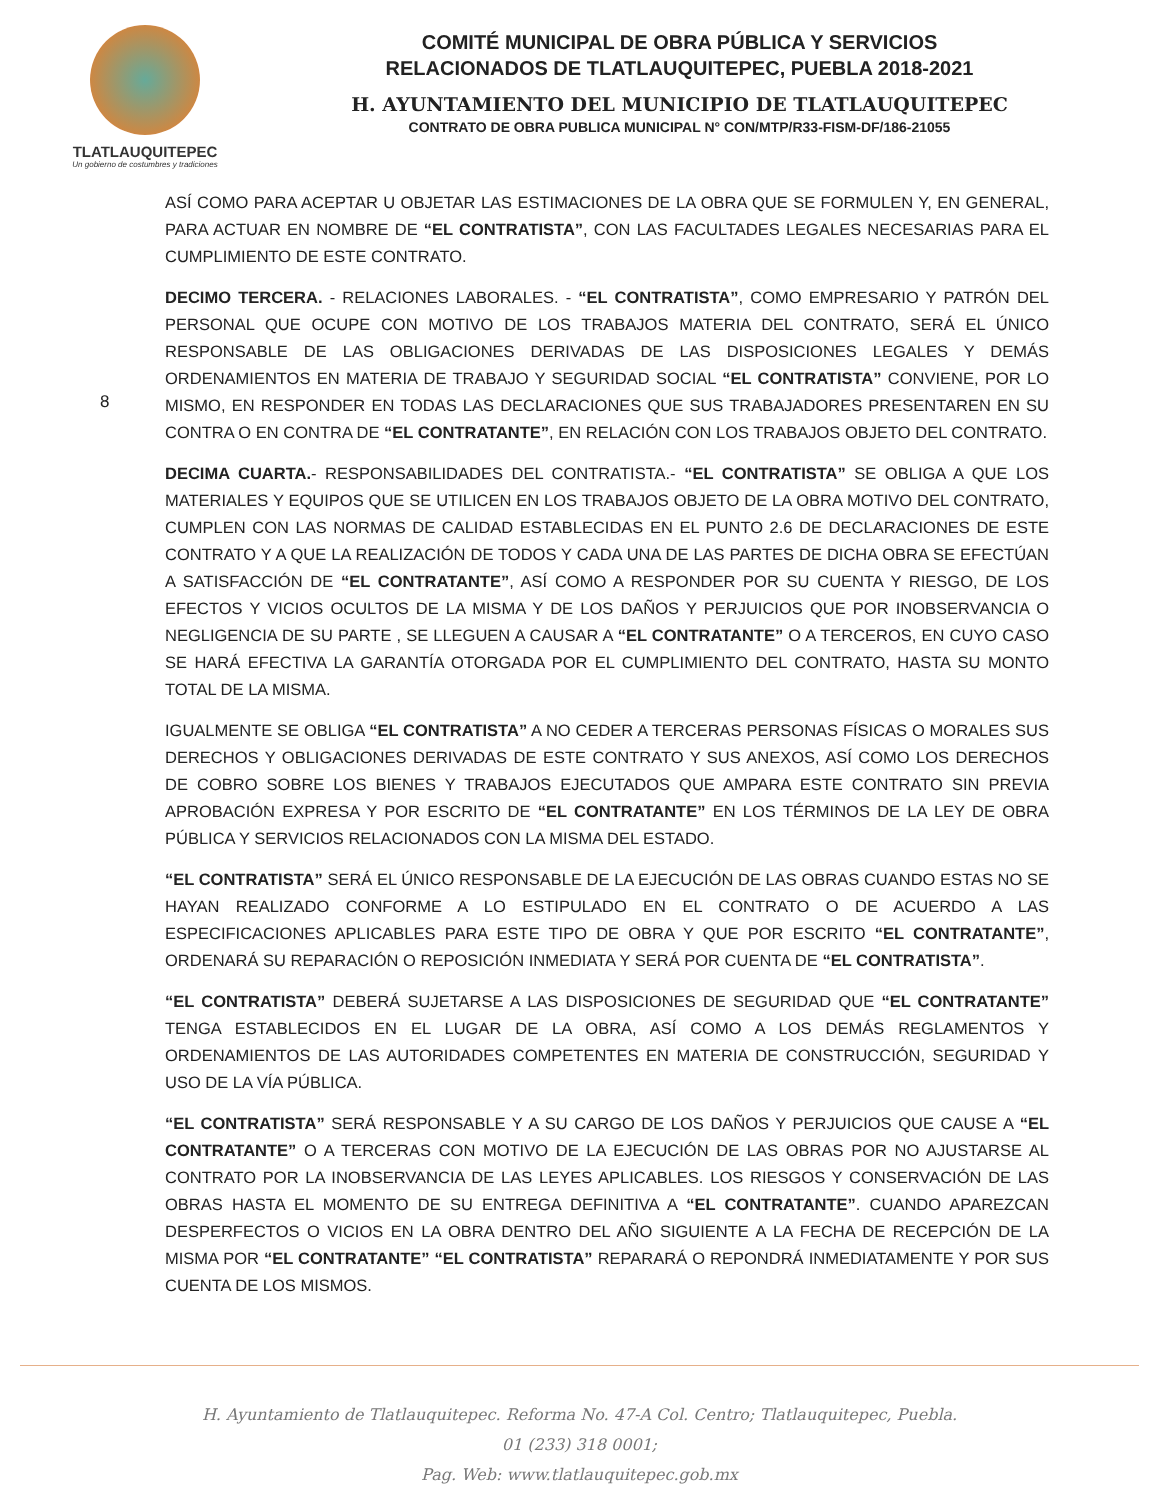TLATLAUQUITEPEC
Un gobierno de costumbres y tradiciones
COMITÉ MUNICIPAL DE OBRA PÚBLICA Y SERVICIOS
RELACIONADOS DE TLATLAUQUITEPEC, PUEBLA 2018-2021
H. AYUNTAMIENTO DEL MUNICIPIO DE TLATLAUQUITEPEC
CONTRATO DE OBRA PUBLICA MUNICIPAL N° CON/MTP/R33-FISM-DF/186-21055
8
ASÍ COMO PARA ACEPTAR U OBJETAR LAS ESTIMACIONES DE LA OBRA QUE SE FORMULEN Y, EN GENERAL, PARA ACTUAR EN NOMBRE DE “EL CONTRATISTA”, CON LAS FACULTADES LEGALES NECESARIAS PARA EL CUMPLIMIENTO DE ESTE CONTRATO.
DECIMO TERCERA. - RELACIONES LABORALES. - “EL CONTRATISTA”, COMO EMPRESARIO Y PATRÓN DEL PERSONAL QUE OCUPE CON MOTIVO DE LOS TRABAJOS MATERIA DEL CONTRATO, SERÁ EL ÚNICO RESPONSABLE DE LAS OBLIGACIONES DERIVADAS DE LAS DISPOSICIONES LEGALES Y DEMÁS ORDENAMIENTOS EN MATERIA DE TRABAJO Y SEGURIDAD SOCIAL “EL CONTRATISTA” CONVIENE, POR LO MISMO, EN RESPONDER EN TODAS LAS DECLARACIONES QUE SUS TRABAJADORES PRESENTAREN EN SU CONTRA O EN CONTRA DE “EL CONTRATANTE”, EN RELACIÓN CON LOS TRABAJOS OBJETO DEL CONTRATO.
DECIMA CUARTA.- RESPONSABILIDADES DEL CONTRATISTA.- “EL CONTRATISTA” SE OBLIGA A QUE LOS MATERIALES Y EQUIPOS QUE SE UTILICEN EN LOS TRABAJOS OBJETO DE LA OBRA MOTIVO DEL CONTRATO, CUMPLEN CON LAS NORMAS DE CALIDAD ESTABLECIDAS EN EL PUNTO 2.6 DE DECLARACIONES DE ESTE CONTRATO Y A QUE LA REALIZACIÓN DE TODOS Y CADA UNA DE LAS PARTES DE DICHA OBRA SE EFECTÚAN A SATISFACCIÓN DE “EL CONTRATANTE”, ASÍ COMO A RESPONDER POR SU CUENTA Y RIESGO, DE LOS EFECTOS Y VICIOS OCULTOS DE LA MISMA Y DE LOS DAÑOS Y PERJUICIOS QUE POR INOBSERVANCIA O NEGLIGENCIA DE SU PARTE , SE LLEGUEN A CAUSAR A “EL CONTRATANTE” O A TERCEROS, EN CUYO CASO SE HARÁ EFECTIVA LA GARANTÍA OTORGADA POR EL CUMPLIMIENTO DEL CONTRATO, HASTA SU MONTO TOTAL DE LA MISMA.
IGUALMENTE SE OBLIGA “EL CONTRATISTA” A NO CEDER A TERCERAS PERSONAS FÍSICAS O MORALES SUS DERECHOS Y OBLIGACIONES DERIVADAS DE ESTE CONTRATO Y SUS ANEXOS, ASÍ COMO LOS DERECHOS DE COBRO SOBRE LOS BIENES Y TRABAJOS EJECUTADOS QUE AMPARA ESTE CONTRATO SIN PREVIA APROBACIÓN EXPRESA Y POR ESCRITO DE “EL CONTRATANTE” EN LOS TÉRMINOS DE LA LEY DE OBRA PÚBLICA Y SERVICIOS RELACIONADOS CON LA MISMA DEL ESTADO.
“EL CONTRATISTA” SERÁ EL ÚNICO RESPONSABLE DE LA EJECUCIÓN DE LAS OBRAS CUANDO ESTAS NO SE HAYAN REALIZADO CONFORME A LO ESTIPULADO EN EL CONTRATO O DE ACUERDO A LAS ESPECIFICACIONES APLICABLES PARA ESTE TIPO DE OBRA Y QUE POR ESCRITO “EL CONTRATANTE”, ORDENARÁ SU REPARACIÓN O REPOSICIÓN INMEDIATA Y SERÁ POR CUENTA DE “EL CONTRATISTA”.
“EL CONTRATISTA” DEBERÁ SUJETARSE A LAS DISPOSICIONES DE SEGURIDAD QUE “EL CONTRATANTE” TENGA ESTABLECIDOS EN EL LUGAR DE LA OBRA, ASÍ COMO A LOS DEMÁS REGLAMENTOS Y ORDENAMIENTOS DE LAS AUTORIDADES COMPETENTES EN MATERIA DE CONSTRUCCIÓN, SEGURIDAD Y USO DE LA VÍA PÚBLICA.
“EL CONTRATISTA” SERÁ RESPONSABLE Y A SU CARGO DE LOS DAÑOS Y PERJUICIOS QUE CAUSE A “EL CONTRATANTE” O A TERCERAS CON MOTIVO DE LA EJECUCIÓN DE LAS OBRAS POR NO AJUSTARSE AL CONTRATO POR LA INOBSERVANCIA DE LAS LEYES APLICABLES. LOS RIESGOS Y CONSERVACIÓN DE LAS OBRAS HASTA EL MOMENTO DE SU ENTREGA DEFINITIVA A “EL CONTRATANTE”. CUANDO APAREZCAN DESPERFECTOS O VICIOS EN LA OBRA DENTRO DEL AÑO SIGUIENTE A LA FECHA DE RECEPCIÓN DE LA MISMA POR “EL CONTRATANTE” “EL CONTRATISTA” REPARARÁ O REPONDRÁ INMEDIATAMENTE Y POR SUS CUENTA DE LOS MISMOS.
H. Ayuntamiento de Tlatlauquitepec. Reforma No. 47-A Col. Centro; Tlatlauquitepec, Puebla.
01 (233) 318 0001;
Pag. Web: www.tlatlauquitepec.gob.mx